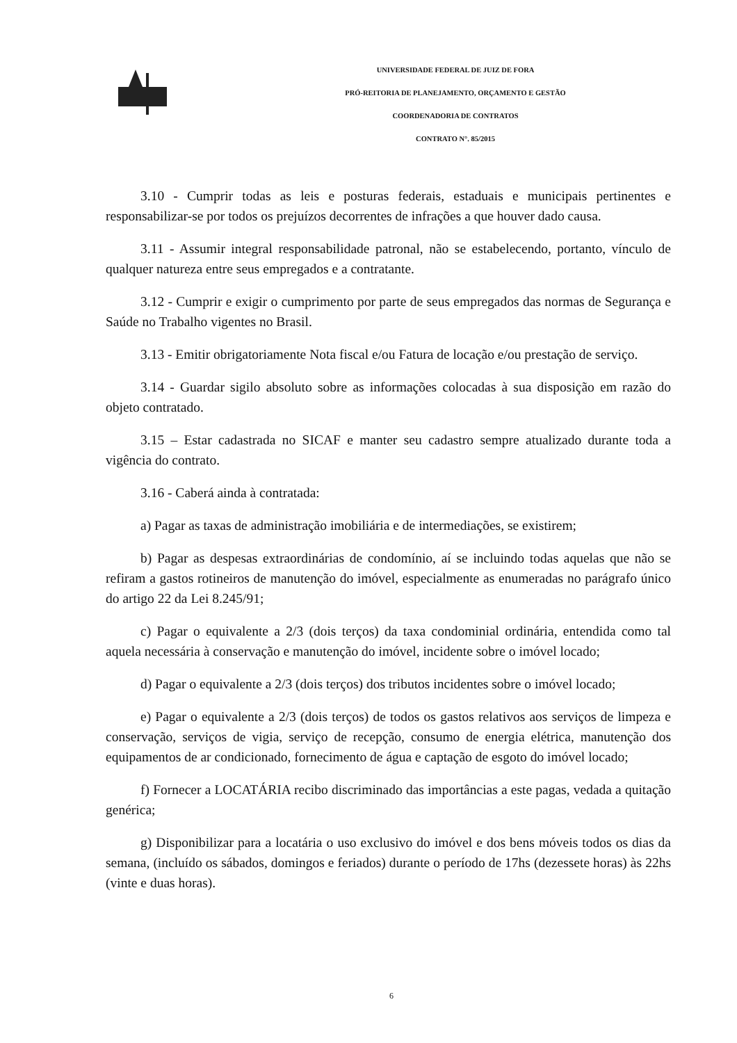UNIVERSIDADE FEDERAL DE JUIZ DE FORA
PRÓ-REITORIA DE PLANEJAMENTO, ORÇAMENTO E GESTÃO
COORDENADORIA DE CONTRATOS
CONTRATO N°. 85/2015
3.10 - Cumprir todas as leis e posturas federais, estaduais e municipais pertinentes e responsabilizar-se por todos os prejuízos decorrentes de infrações a que houver dado causa.
3.11 - Assumir integral responsabilidade patronal, não se estabelecendo, portanto, vínculo de qualquer natureza entre seus empregados e a contratante.
3.12 - Cumprir e exigir o cumprimento por parte de seus empregados das normas de Segurança e Saúde no Trabalho vigentes no Brasil.
3.13 - Emitir obrigatoriamente Nota fiscal e/ou Fatura de locação e/ou prestação de serviço.
3.14 - Guardar sigilo absoluto sobre as informações colocadas à sua disposição em razão do objeto contratado.
3.15 – Estar cadastrada no SICAF e manter seu cadastro sempre atualizado durante toda a vigência do contrato.
3.16 - Caberá ainda à contratada:
a) Pagar as taxas de administração imobiliária e de intermediações, se existirem;
b) Pagar as despesas extraordinárias de condomínio, aí se incluindo todas aquelas que não se refiram a gastos rotineiros de manutenção do imóvel, especialmente as enumeradas no parágrafo único do artigo 22 da Lei 8.245/91;
c) Pagar o equivalente a 2/3 (dois terços) da taxa condominial ordinária, entendida como tal aquela necessária à conservação e manutenção do imóvel, incidente sobre o imóvel locado;
d) Pagar o equivalente a 2/3 (dois terços) dos tributos incidentes sobre o imóvel locado;
e) Pagar o equivalente a 2/3 (dois terços) de todos os gastos relativos aos serviços de limpeza e conservação, serviços de vigia, serviço de recepção, consumo de energia elétrica, manutenção dos equipamentos de ar condicionado, fornecimento de água e captação de esgoto do imóvel locado;
f) Fornecer a LOCATÁRIA recibo discriminado das importâncias a este pagas, vedada a quitação genérica;
g) Disponibilizar para a locatária o uso exclusivo do imóvel e dos bens móveis todos os dias da semana, (incluído os sábados, domingos e feriados) durante o período de 17hs (dezessete horas) às 22hs (vinte e duas horas).
6